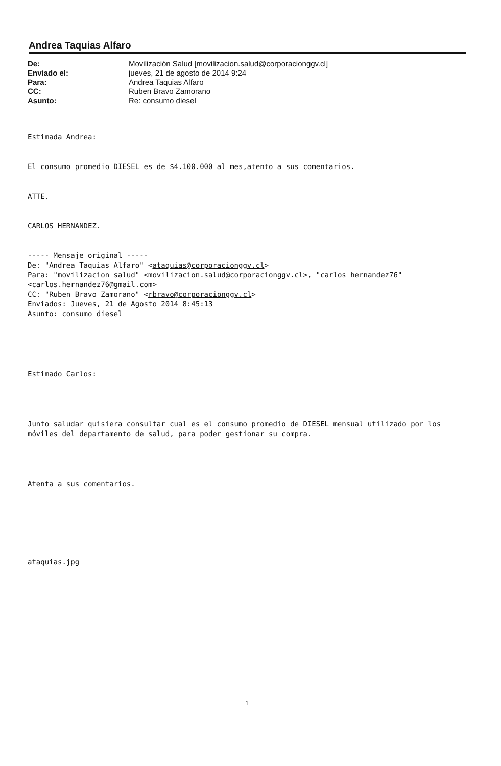Andrea Taquias Alfaro
De:
Enviado el:
Para:
CC:
Asunto:
Movilización Salud [movilizacion.salud@corporacionggv.cl]
jueves, 21 de agosto de 2014 9:24
Andrea Taquias Alfaro
Ruben Bravo Zamorano
Re: consumo diesel
Estimada Andrea:
El consumo promedio DIESEL es de $4.100.000 al mes,atento a sus comentarios.
ATTE.
CARLOS HERNANDEZ.
----- Mensaje original -----
De: "Andrea Taquias Alfaro" <ataquias@corporacionggv.cl>
Para: "movilizacion salud" <movilizacion.salud@corporacionggv.cl>, "carlos hernandez76" <carlos.hernandez76@gmail.com>
CC: "Ruben Bravo Zamorano" <rbravo@corporacionggv.cl>
Enviados: Jueves, 21 de Agosto 2014 8:45:13
Asunto: consumo diesel
Estimado Carlos:
Junto saludar quisiera consultar cual es el consumo promedio de DIESEL mensual utilizado por los móviles del departamento de salud, para poder gestionar su compra.
Atenta a sus comentarios.
ataquias.jpg
1